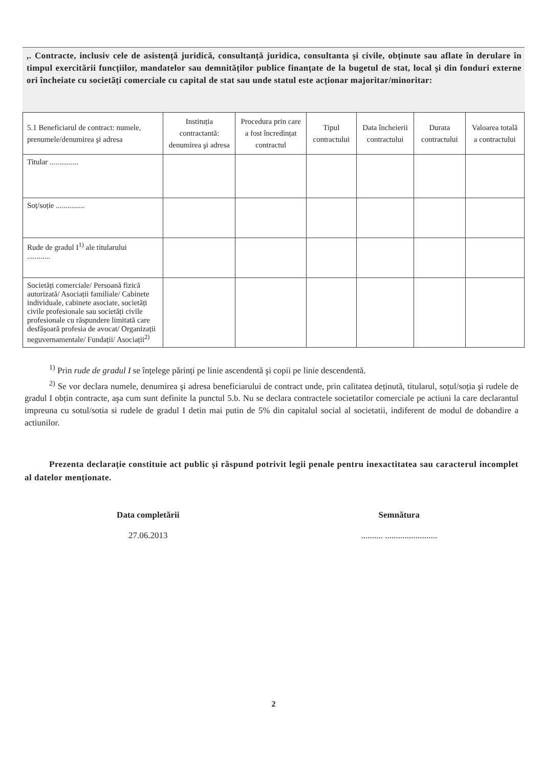,. Contracte, inclusiv cele de asistență juridică, consultanță juridica, consultanta şi civile, obținute sau aflate în derulare în timpul exercitării funcțiilor, mandatelor sau demnităților publice finanțate de la bugetul de stat, local şi din fonduri externe ori încheiate cu societăți comerciale cu capital de stat sau unde statul este acționar majoritar/minoritar:
| 5.1 Beneficiarul de contract: numele, prenumele/denumirea şi adresa | Instituția contractantă: denumirea şi adresa | Procedura prin care a fost încredințat contractul | Tipul contractului | Data încheierii contractului | Durata contractului | Valoarea totală a contractului |
| --- | --- | --- | --- | --- | --- | --- |
| Titular ............... | | | | | | |
| Soț/soție ............... | | | | | | |
| Rude de gradul I<sup>1)</sup> ale titularului ............ | | | | | | |
| Societăți comerciale/ Persoană fizică autorizată/ Asociații familiale/ Cabinete individuale, cabinete asociate, societăți civile profesionale sau societăți civile profesionale cu răspundere limitată care desfăşoară profesia de avocat/ Organizații neguvernamentale/ Fundații/ Asociații<sup>2)</sup> | | | | | | |
<sup>1)</sup> Prin rude de gradul I se înțelege părinți pe linie ascendentă şi copii pe linie descendentă.
<sup>2)</sup> Se vor declara numele, denumirea şi adresa beneficiarului de contract unde, prin calitatea deținută, titularul, soțul/soția şi rudele de gradul I obțin contracte, aşa cum sunt definite la punctul 5.b. Nu se declara contractele societatilor comerciale pe actiuni la care declarantul impreuna cu sotul/sotia si rudele de gradul I detin mai putin de 5% din capitalul social al societatii, indiferent de modul de dobandire a actiunilor.
Prezenta declarație constituie act public şi răspund potrivit legii penale pentru inexactitatea sau caracterul incomplet al datelor menționate.
Data completării
27.06.2013
Semnătura
.......... ........................
2